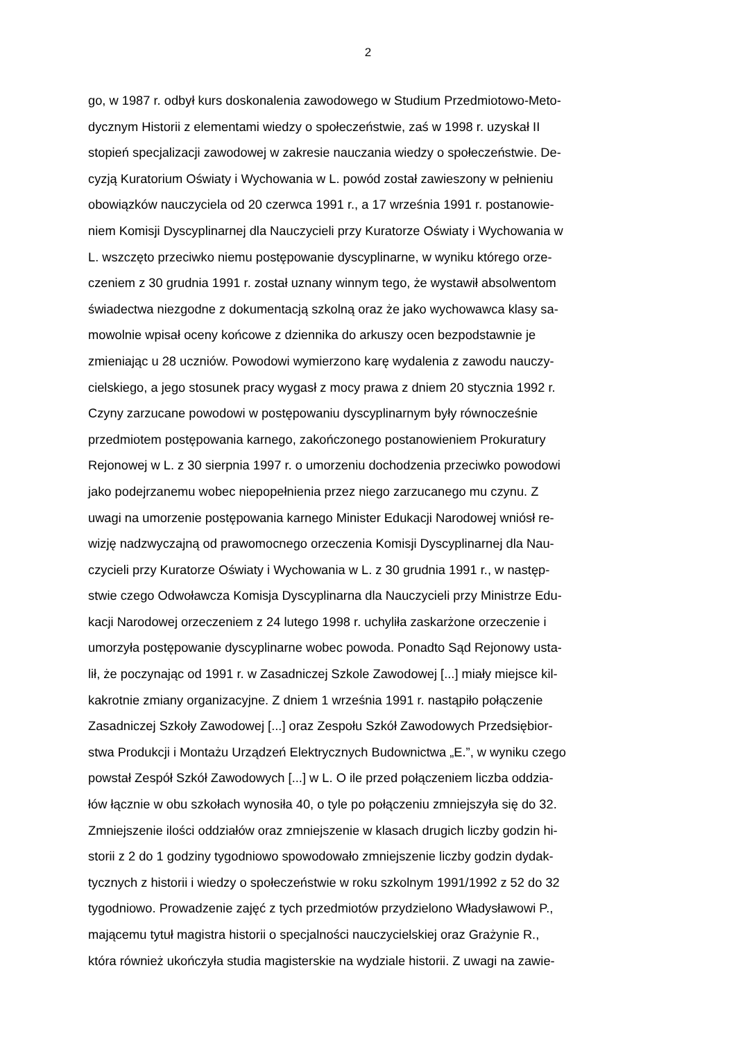2
go, w 1987 r. odbył kurs doskonalenia zawodowego w Studium Przedmiotowo-Meto-
dycznym Historii z elementami wiedzy o społeczeństwie, zaś w 1998 r. uzyskał II
stopień specjalizacji zawodowej w zakresie nauczania wiedzy o społeczeństwie. De-
cyzją Kuratorium Oświaty i Wychowania w L. powód został zawieszony w pełnieniu
obowiązków nauczyciela od 20 czerwca 1991 r., a 17 września 1991 r. postanowie-
niem Komisji Dyscyplinarnej dla Nauczycieli przy Kuratorze Oświaty i Wychowania w
L. wszczęto przeciwko niemu postępowanie dyscyplinarne, w wyniku którego orze-
czeniem z 30 grudnia 1991 r. został uznany winnym tego, że wystawił absolwentom
świadectwa niezgodne z dokumentacją szkolną oraz że jako wychowawca klasy sa-
mowolnie wpisał oceny końcowe z dziennika do arkuszy ocen bezpodstawnie je
zmieniając u 28 uczniów. Powodowi wymierzono karę wydalenia z zawodu nauczy-
cielskiego, a jego stosunek pracy wygasł z mocy prawa z dniem 20 stycznia 1992 r.
Czyny zarzucane powodowi w postępowaniu dyscyplinarnym były równocześnie
przedmiotem postępowania karnego, zakończonego postanowieniem Prokuratury
Rejonowej w L. z 30 sierpnia 1997 r. o umorzeniu dochodzenia przeciwko powodowi
jako podejrzanemu wobec niepopełnienia przez niego zarzucanego mu czynu. Z
uwagi na umorzenie postępowania karnego Minister Edukacji Narodowej wniósł re-
wizję nadzwyczajną od prawomocnego orzeczenia Komisji Dyscyplinarnej dla Nau-
czycieli przy Kuratorze Oświaty i Wychowania w L. z 30 grudnia 1991 r., w następ-
stwie czego Odwoławcza Komisja Dyscyplinarna dla Nauczycieli przy Ministrze Edu-
kacji Narodowej orzeczeniem z 24 lutego 1998 r. uchyliła zaskarżone orzeczenie i
umorzyła postępowanie dyscyplinarne wobec powoda. Ponadto Sąd Rejonowy usta-
lił, że poczynając od 1991 r. w Zasadniczej Szkole Zawodowej [...] miały miejsce kil-
kakrotnie zmiany organizacyjne. Z dniem 1 września 1991 r. nastąpiło połączenie
Zasadniczej Szkoły Zawodowej [...] oraz Zespołu Szkół Zawodowych Przedsiębior-
stwa Produkcji i Montażu Urządzeń Elektrycznych Budownictwa „E.”, w wyniku czego
powstał Zespół Szkół Zawodowych [...] w L. O ile przed połączeniem liczba oddzia-
łów łącznie w obu szkołach wynosiła 40, o tyle po połączeniu zmniejszyła się do 32.
Zmniejszenie ilości oddziałów oraz zmniejszenie w klasach drugich liczby godzin hi-
storii z 2 do 1 godziny tygodniowo spowodowało zmniejszenie liczby godzin dydak-
tycznych z historii i wiedzy o społeczeństwie w roku szkolnym 1991/1992 z 52 do 32
tygodniowo. Prowadzenie zajęć z tych przedmiotów przydzielono Władysławowi P.,
mającemu tytuł magistra historii o specjalności nauczycielskiej oraz Grażynie R.,
która również ukończyła studia magisterskie na wydziale historii. Z uwagi na zawie-